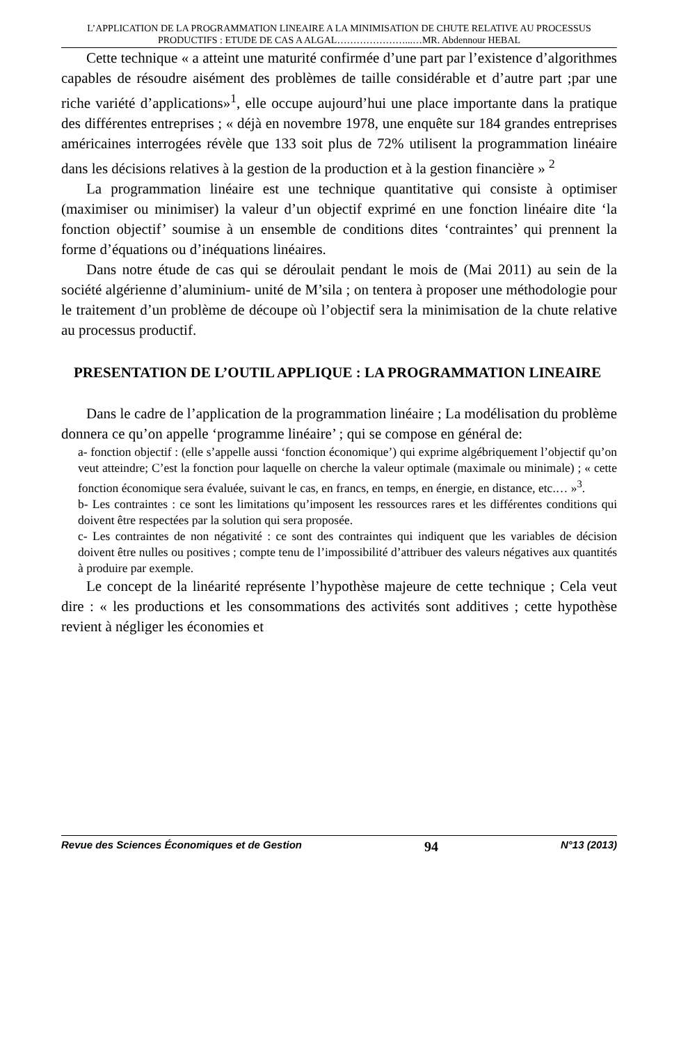L’APPLICATION DE LA PROGRAMMATION LINEAIRE A LA MINIMISATION DE CHUTE RELATIVE AU PROCESSUS PRODUCTIFS : ETUDE DE CAS A ALGAL…………………...…MR. Abdennour HEBAL
Cette technique « a atteint une maturité confirmée d’une part par l’existence d’algorithmes capables de résoudre aisément des problèmes de taille considérable et d’autre part ;par une riche variété d’applications»<sup>1</sup>, elle occupe aujourd’hui une place importante dans la pratique des différentes entreprises ; « déjà en novembre 1978, une enquête sur 184 grandes entreprises américaines interrogées révèle que 133 soit plus de 72% utilisent la programmation linéaire dans les décisions relatives à la gestion de la production et à la gestion financière » <sup>2</sup>
La programmation linéaire est une technique quantitative qui consiste à optimiser (maximiser ou minimiser) la valeur d’un objectif exprimé en une fonction linéaire dite ‘la fonction objectif’ soumise à un ensemble de conditions dites ‘contraintes’ qui prennent la forme d’équations ou d’inéquations linéaires.
Dans notre étude de cas qui se déroulait pendant le mois de (Mai 2011) au sein de la société algérienne d’aluminium- unité de M’sila ; on tentera à proposer une méthodologie pour le traitement d’un problème de découpe où l’objectif sera la minimisation de la chute relative au processus productif.
PRESENTATION DE L’OUTIL APPLIQUE : LA PROGRAMMATION LINEAIRE
Dans le cadre de l’application de la programmation linéaire ; La modélisation du problème donnera ce qu’on appelle ‘programme linéaire’ ; qui se compose en général de:
a- fonction objectif : (elle s’appelle aussi ‘fonction économique’) qui exprime algébriquement l’objectif qu’on veut atteindre; C’est la fonction pour laquelle on cherche la valeur optimale (maximale ou minimale) ; « cette fonction économique sera évaluée, suivant le cas, en francs, en temps, en énergie, en distance, etc.… »<sup>3</sup>.
b- Les contraintes : ce sont les limitations qu’imposent les ressources rares et les différentes conditions qui doivent être respectées par la solution qui sera proposée.
c- Les contraintes de non négativité : ce sont des contraintes qui indiquent que les variables de décision doivent être nulles ou positives ; compte tenu de l’impossibilité d’attribuer des valeurs négatives aux quantités à produire par exemple.
Le concept de la linéarité représente l’hypothèse majeure de cette technique ; Cela veut dire : « les productions et les consommations des activités sont additives ; cette hypothèse revient à négliger les économies et
Revue des Sciences Économiques et de Gestion 94 N°13 (2013)